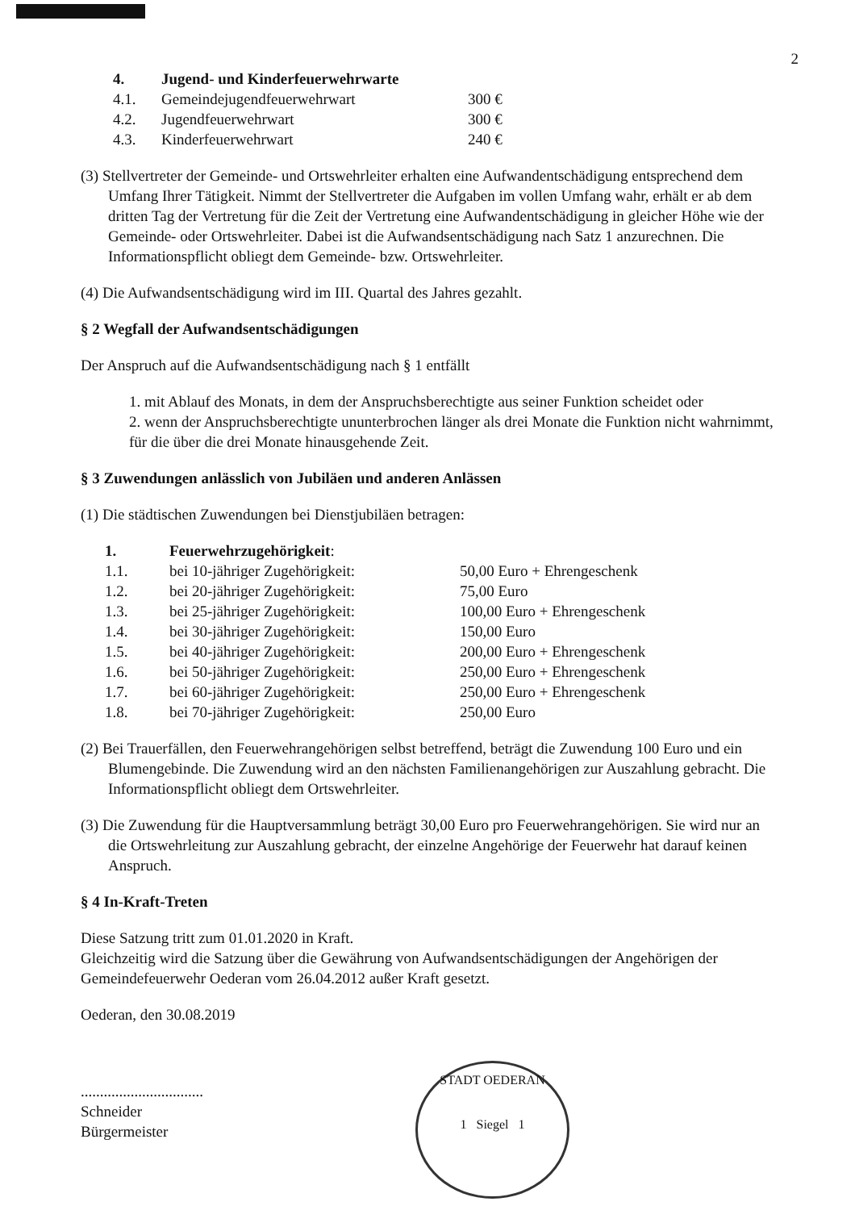2
| 4. | Jugend- und Kinderfeuerwehrwarte | |
| 4.1. | Gemeindejugendfeuerwehrwart | 300 € |
| 4.2. | Jugendfeuerwehrwart | 300 € |
| 4.3. | Kinderfeuerwehrwart | 240 € |
(3) Stellvertreter der Gemeinde- und Ortswehrleiter erhalten eine Aufwandentschädigung entsprechend dem Umfang Ihrer Tätigkeit. Nimmt der Stellvertreter die Aufgaben im vollen Umfang wahr, erhält er ab dem dritten Tag der Vertretung für die Zeit der Vertretung eine Aufwandentschädigung in gleicher Höhe wie der Gemeinde- oder Ortswehrleiter. Dabei ist die Aufwandsentschädigung nach Satz 1 anzurechnen. Die Informationspflicht obliegt dem Gemeinde- bzw. Ortswehrleiter.
(4) Die Aufwandsentschädigung wird im III. Quartal des Jahres gezahlt.
§ 2 Wegfall der Aufwandsentschädigungen
Der Anspruch auf die Aufwandsentschädigung nach § 1 entfällt
1. mit Ablauf des Monats, in dem der Anspruchsberechtigte aus seiner Funktion scheidet oder
2. wenn der Anspruchsberechtigte ununterbrochen länger als drei Monate die Funktion nicht wahrnimmt, für die über die drei Monate hinausgehende Zeit.
§ 3 Zuwendungen anlässlich von Jubiläen und anderen Anlässen
(1) Die städtischen Zuwendungen bei Dienstjubiläen betragen:
| 1. | Feuerwehrzugehörigkeit : | |
| 1.1. | bei 10-jähriger Zugehörigkeit: | 50,00 Euro + Ehrengeschenk |
| 1.2. | bei 20-jähriger Zugehörigkeit: | 75,00 Euro |
| 1.3. | bei 25-jähriger Zugehörigkeit: | 100,00 Euro + Ehrengeschenk |
| 1.4. | bei 30-jähriger Zugehörigkeit: | 150,00 Euro |
| 1.5. | bei 40-jähriger Zugehörigkeit: | 200,00 Euro + Ehrengeschenk |
| 1.6. | bei 50-jähriger Zugehörigkeit: | 250,00 Euro + Ehrengeschenk |
| 1.7. | bei 60-jähriger Zugehörigkeit: | 250,00 Euro + Ehrengeschenk |
| 1.8. | bei 70-jähriger Zugehörigkeit: | 250,00 Euro |
(2) Bei Trauerfällen, den Feuerwehrangehörigen selbst betreffend, beträgt die Zuwendung 100 Euro und ein Blumengebinde. Die Zuwendung wird an den nächsten Familienangehörigen zur Auszahlung gebracht. Die Informationspflicht obliegt dem Ortswehrleiter.
(3) Die Zuwendung für die Hauptversammlung beträgt 30,00 Euro pro Feuerwehrangehörigen. Sie wird nur an die Ortswehrleitung zur Auszahlung gebracht, der einzelne Angehörige der Feuerwehr hat darauf keinen Anspruch.
§ 4 In-Kraft-Treten
Diese Satzung tritt zum 01.01.2020 in Kraft.
Gleichzeitig wird die Satzung über die Gewährung von Aufwandsentschädigungen der Angehörigen der Gemeindefeuerwehr Oederan vom 26.04.2012 außer Kraft gesetzt.
Oederan, den 30.08.2019
................................
Schneider
Bürgermeister
STADT OEDERAN
1 Siegel 1